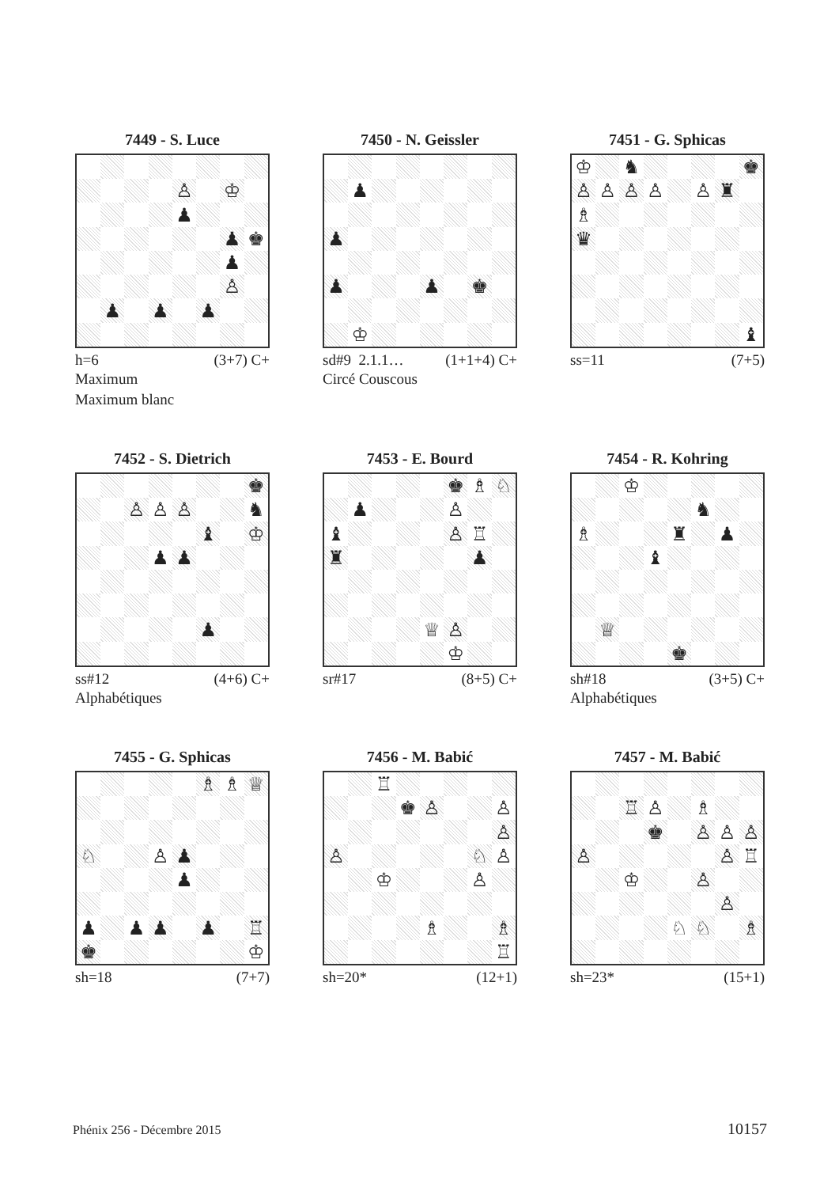7449 - S. Luce
| | | | | ♙ | | ♔ | |
| | | | | ♟ | | | |
| | | | | | | ♟ | ♚ |
| | | | | | | ♟ | |
| | | | | | | ♙ | |
| | ♟ | | ♟ | | ♟ | | |
h=6 (3+7) C+
Maximum
Maximum blanc
7450 - N. Geissler
| | ♟ | | | | | | |
| ♟ | | | | | | | |
| ♟ | | | | ♟ | | ♚ | |
| | ♔ | | | | | | |
sd#9 2.1.1… (1+1+4) C+
Circé Couscous
7451 - G. Sphicas
| ♔ | | ♞ | | | | | ♚ |
| ♙ | ♙ | ♙ | ♙ | | ♙ | ♜ | |
| ♗ | | | | | | | |
| ♛ | | | | | | | |
| | | | | | | | ♝ |
ss=11 (7+5)
7452 - S. Dietrich
| | | | | | | | ♚ |
| | | ♙ | ♙ | ♙ | | | ♞ |
| | | | | | ♝ | | ♔ |
| | | | ♟ | ♟ | | | |
| | | | | | ♟ | | |
ss#12 (4+6) C+
Alphabétiques
7453 - E. Bourd
| | | | | | ♚ | ♗ | ♘ |
| | ♟ | | | | ♙ | | |
| ♝ | | | | | ♙ | ♖ | |
| ♜ | | | | | | ♟ | |
| | | | | ♕ | ♙ | | |
| | | | | | ♔ | | |
sr#17 (8+5) C+
7454 - R. Kohring
| | | ♔ | | | | | |
| | | | | | ♞ | | |
| ♗ | | | | ♜ | | ♟ | |
| | | | ♝ | | | | |
| | ♕ | | | | | | |
| | | | | ♚ | | | |
sh#18 (3+5) C+
Alphabétiques
7455 - G. Sphicas
| | | | | | ♗ | ♗ | ♕ |
| ♘ | | | ♙ | ♟ | | | |
| | | | | ♟ | | | |
| ♟ | | ♟ | ♟ | | ♟ | | ♖ |
| ♚ | | | | | | | ♔ |
sh=18 (7+7)
7456 - M. Babić
| | | ♖ | | | | | |
| | | | ♚ | ♙ | | | ♙ |
| | | | | | | | ♙ |
| ♙ | | | | | | ♘ | ♙ |
| | | ♔ | | | | ♙ | |
| | | | | ♗ | | | ♗ |
| | | | | | | | ♖ |
sh=20* (12+1)
7457 - M. Babić
| | | ♖ | ♙ | | ♗ | | |
| | | | ♚ | | ♙ | ♙ | ♙ |
| ♙ | | | | | | ♙ | ♖ |
| | | ♔ | | | ♙ | | |
| | | | | | | ♙ | |
| | | | | ♘ | ♘ | | ♗ |
sh=23* (15+1)
Phénix 256 - Décembre 2015 10157